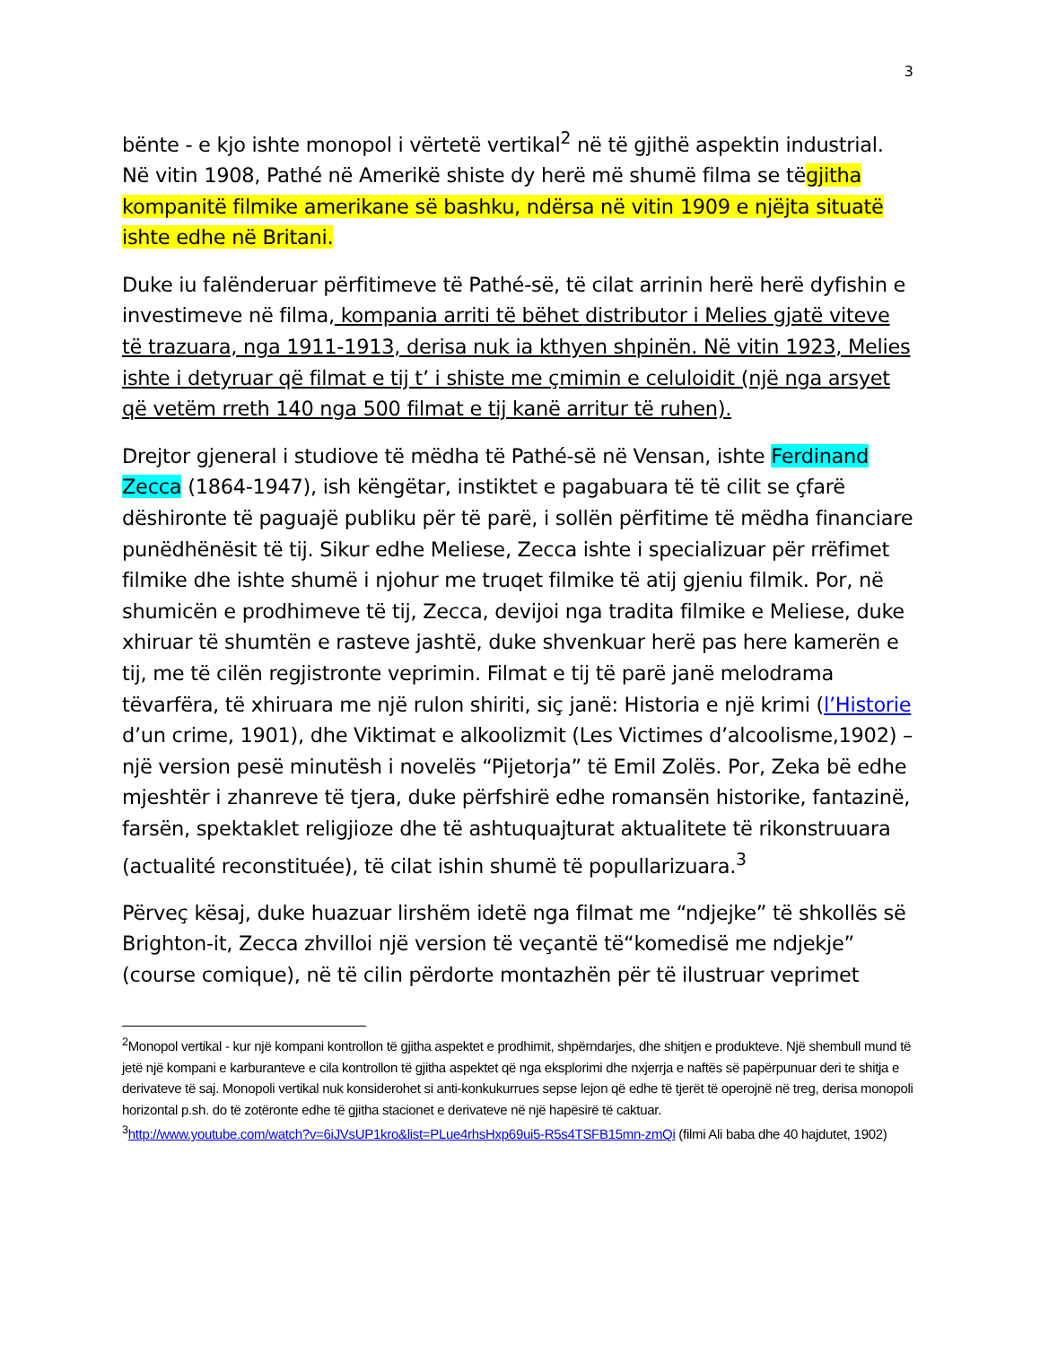3
bënte - e kjo ishte monopol i vërtetë vertikal<sup>2</sup> në të gjithë aspektin industrial. Në vitin 1908, Pathé në Amerikë shiste dy herë më shumë filma se tëgjitha kompanitë filmike amerikane së bashku, ndërsa në vitin 1909 e njëjta situatë ishte edhe në Britani.
Duke iu falënderuar përfitimeve të Pathé-së, të cilat arrinin herë herë dyfishin e investimeve në filma, kompania arriti të bëhet distributor i Melies gjatë viteve të trazuara, nga 1911-1913, derisa nuk ia kthyen shpinën. Në vitin 1923, Melies ishte i detyruar që filmat e tij t’ i shiste me çmimin e celuloidit (një nga arsyet që vetëm rreth 140 nga 500 filmat e tij kanë arritur të ruhen).
Drejtor gjeneral i studiove të mëdha të Pathé-së në Vensan, ishte Ferdinand Zecca (1864-1947), ish këngëtar, instiktet e pagabuara të të cilit se çfarë dëshironte të paguajë publiku për të parë, i sollën përfitime të mëdha financiare punëdhënësit të tij. Sikur edhe Meliese, Zecca ishte i specializuar për rrëfimet filmike dhe ishte shumë i njohur me truqet filmike të atij gjeniu filmik. Por, në shumicën e prodhimeve të tij, Zecca, devijoi nga tradita filmike e Meliese, duke xhiruar të shumtën e rasteve jashtë, duke shvenkuar herë pas here kamerën e tij, me të cilën regjistronte veprimin. Filmat e tij të parë janë melodrama tëvarfëra, të xhiruara me një rulon shiriti, siç janë: Historia e një krimi (l’Historie d’un crime, 1901), dhe Viktimat e alkoolizmit (Les Victimes d’alcoolisme,1902) – një version pesë minutësh i novelës “Pijetorja” të Emil Zolës. Por, Zeka bë edhe mjeshtër i zhanreve të tjera, duke përfshirë edhe romansën historike, fantazinë, farsën, spektaklet religjioze dhe të ashtuquajturat aktualitete të rikonstruuara (actualité reconstituée), të cilat ishin shumë të popullarizuara.<sup>3</sup>
Përveç kësaj, duke huazuar lirshëm idetë nga filmat me “ndjejke” të shkollës së Brighton-it, Zecca zhvilloi një version të veçantë të“komedisë me ndjekje” (course comique), në të cilin përdorte montazhën për të ilustruar veprimet
<sup>2</sup> Monopol vertikal - kur një kompani kontrollon të gjitha aspektet e prodhimit, shpërndarjes, dhe shitjen e produkteve. Një shembull mund të jetë një kompani e karburanteve e cila kontrollon të gjitha aspektet që nga eksplorimi dhe nxjerrja e naftës së papërpunuar deri te shitja e derivateve të saj. Monopoli vertikal nuk konsiderohet si anti-konkukurrues sepse lejon që edhe të tjerët të operojnë në treg, derisa monopoli horizontal p.sh. do të zotëronte edhe të gjitha stacionet e derivateve në një hapësirë të caktuar.
<sup>3</sup> http://www.youtube.com/watch?v=6iJVsUP1kro&list=PLue4rhsHxp69ui5-R5s4TSFB15mn-zmQi (filmi Ali baba dhe 40 hajdutet, 1902)